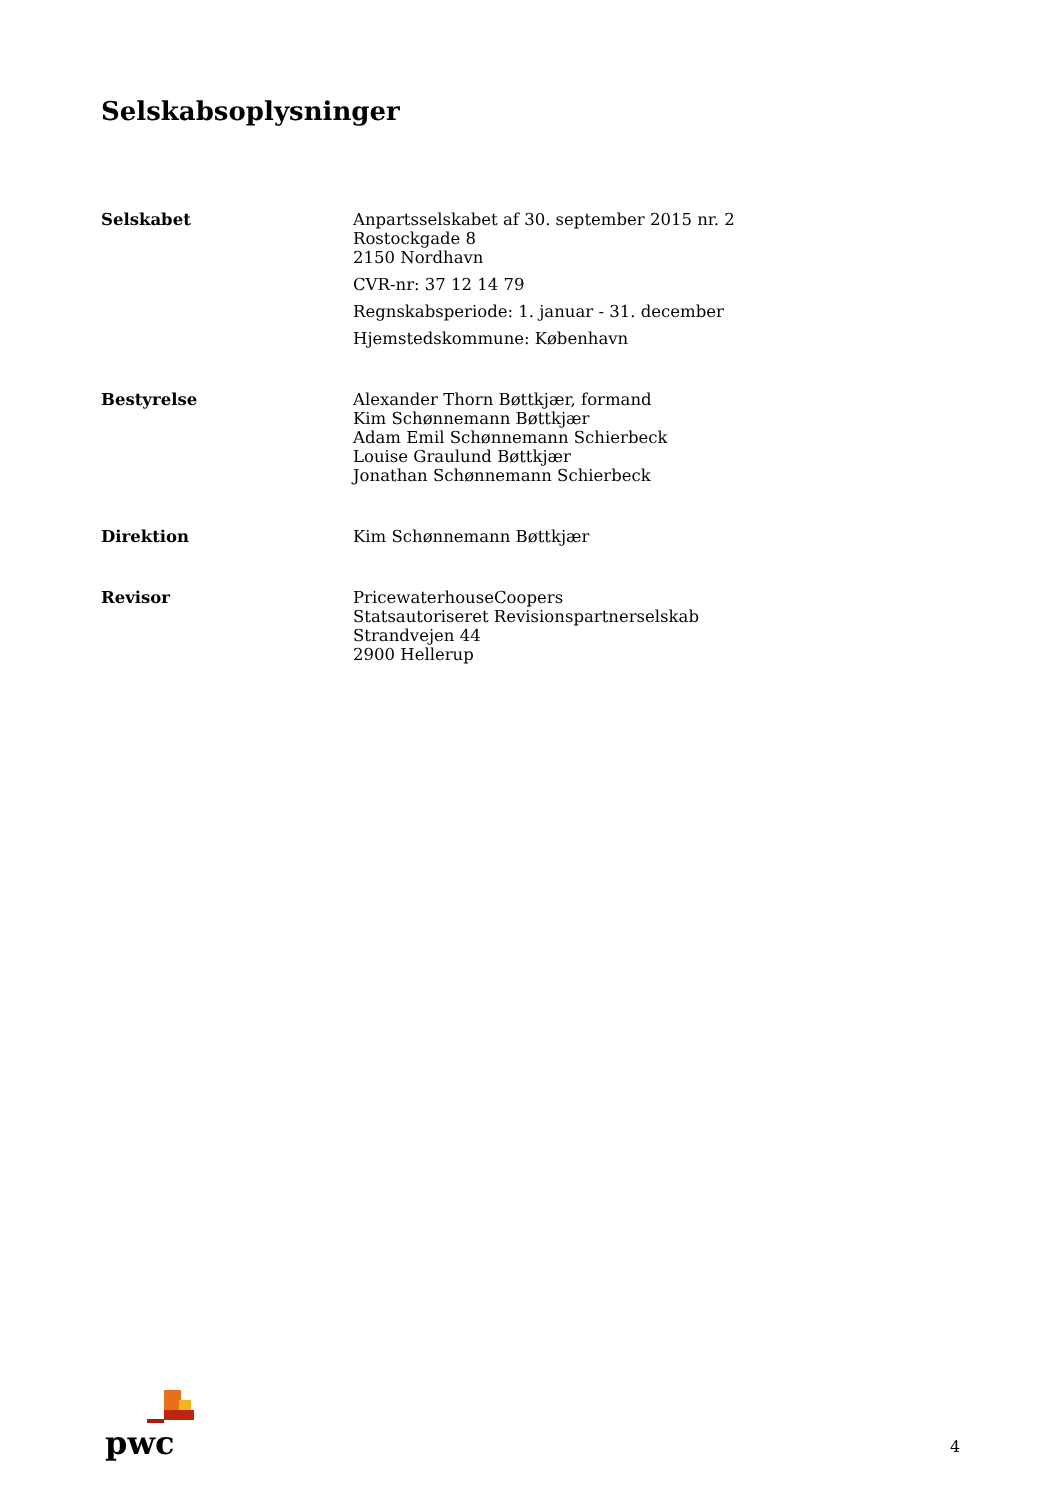Selskabsoplysninger
Selskabet Anpartsselskabet af 30. september 2015 nr. 2
Rostockgade 8
2150 Nordhavn
CVR-nr: 37 12 14 79
Regnskabsperiode: 1. januar - 31. december
Hjemstedskommune: København
Bestyrelse Alexander Thorn Bøttkjær, formand
Kim Schønnemann Bøttkjær
Adam Emil Schønnemann Schierbeck
Louise Graulund Bøttkjær
Jonathan Schønnemann Schierbeck
Direktion Kim Schønnemann Bøttkjær
Revisor PricewaterhouseCoopers
Statsautoriseret Revisionspartnerselskab
Strandvejen 44
2900 Hellerup
pwc
4